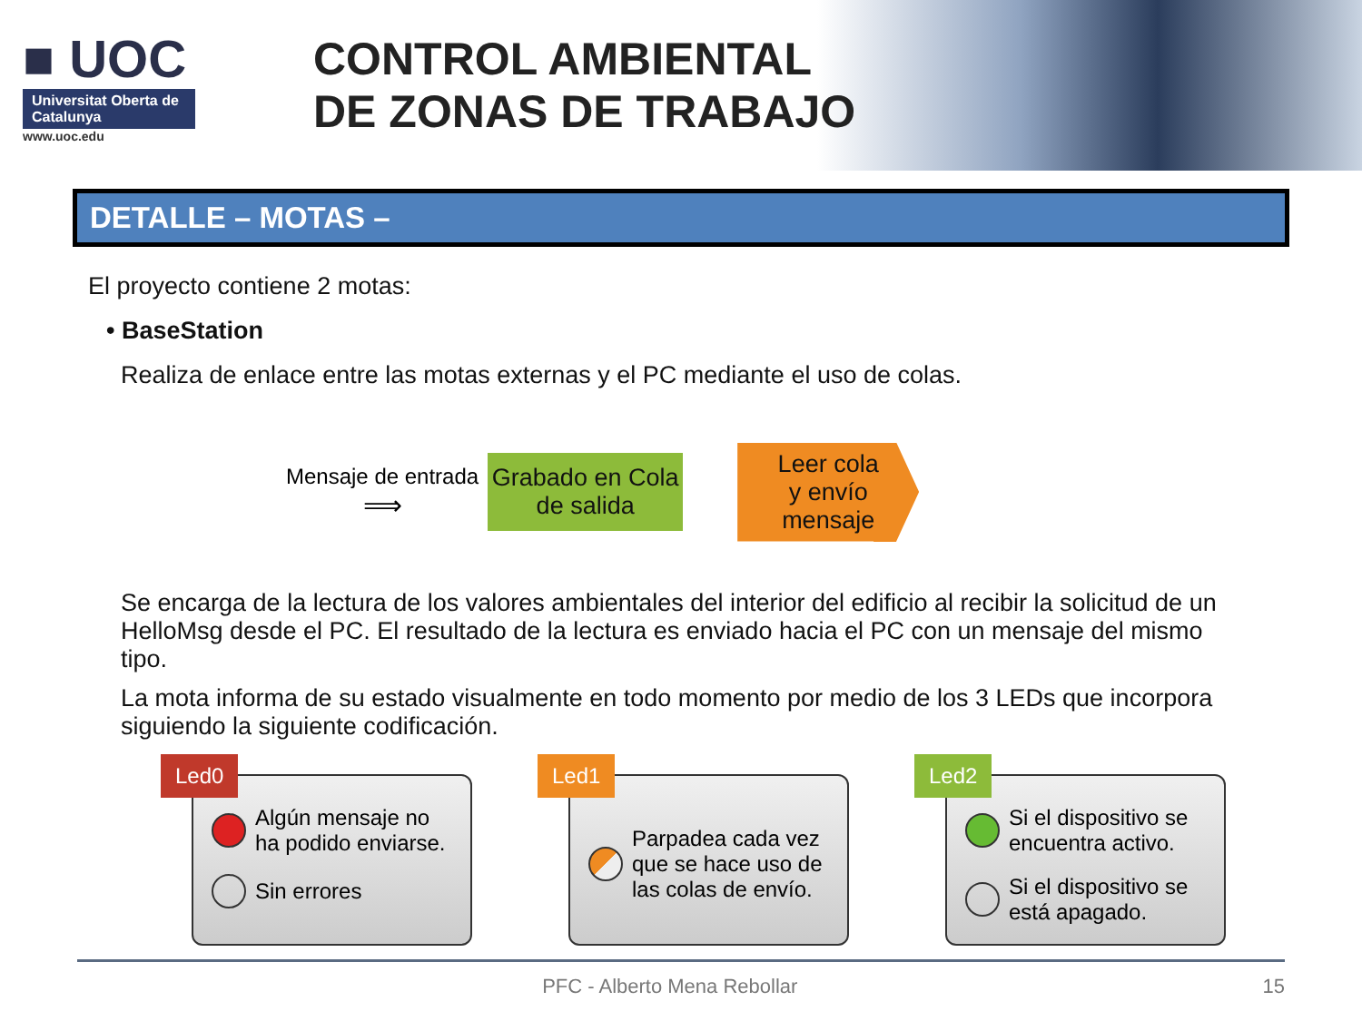■ UOC
Universitat Oberta de Catalunya
www.uoc.edu
CONTROL AMBIENTAL
DE ZONAS DE TRABAJO
DETALLE – MOTAS –
El proyecto contiene 2 motas:
• BaseStation
Realiza de enlace entre las motas externas y el PC mediante el uso de colas.
Mensaje de entrada
⟹
Grabado en Cola de salida
Leer cola
y envío
mensaje
Se encarga de la lectura de los valores ambientales del interior del edificio al recibir la solicitud de un HelloMsg desde el PC. El resultado de la lectura es enviado hacia el PC con un mensaje del mismo tipo.
La mota informa de su estado visualmente en todo momento por medio de los 3 LEDs que incorpora siguiendo la siguiente codificación.
Led0
Algún mensaje no ha podido enviarse.
Sin errores
Led1
Parpadea cada vez que se hace uso de las colas de envío.
Led2
Si el dispositivo se encuentra activo.
Si el dispositivo se está apagado.
PFC - Alberto Mena Rebollar 15